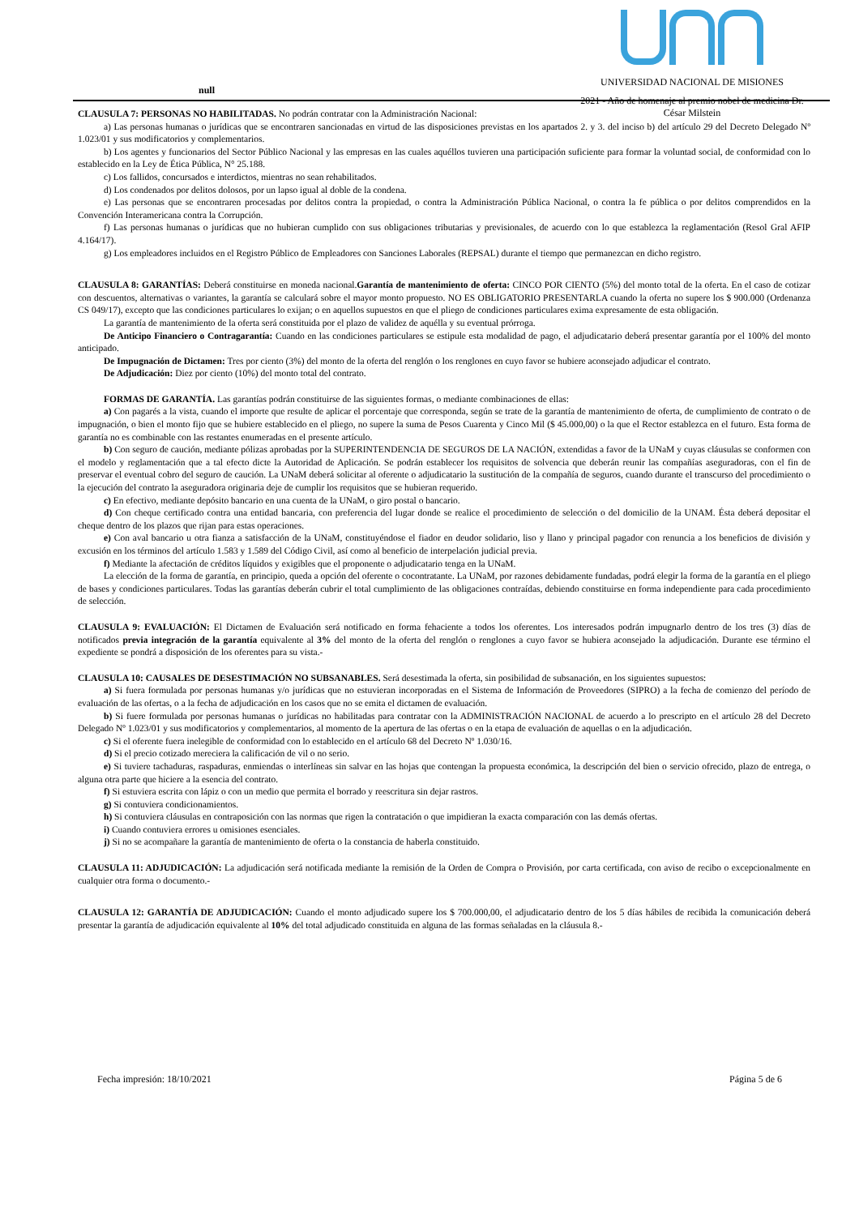null
UNIVERSIDAD NACIONAL DE MISIONES
2021 - Año de homenaje al premio nobel de medicina Dr.
César Milstein
CLAUSULA 7: PERSONAS NO HABILITADAS. No podrán contratar con la Administración Nacional:
a) Las personas humanas o jurídicas que se encontraren sancionadas en virtud de las disposiciones previstas en los apartados 2. y 3. del inciso b) del artículo 29 del Decreto Delegado Nº 1.023/01 y sus modificatorios y complementarios.
b) Los agentes y funcionarios del Sector Público Nacional y las empresas en las cuales aquéllos tuvieren una participación suficiente para formar la voluntad social, de conformidad con lo establecido en la Ley de Ética Pública, N° 25.188.
c) Los fallidos, concursados e interdictos, mientras no sean rehabilitados.
d) Los condenados por delitos dolosos, por un lapso igual al doble de la condena.
e) Las personas que se encontraren procesadas por delitos contra la propiedad, o contra la Administración Pública Nacional, o contra la fe pública o por delitos comprendidos en la Convención Interamericana contra la Corrupción.
f) Las personas humanas o jurídicas que no hubieran cumplido con sus obligaciones tributarias y previsionales, de acuerdo con lo que establezca la reglamentación (Resol Gral AFIP 4.164/17).
g) Los empleadores incluidos en el Registro Público de Empleadores con Sanciones Laborales (REPSAL) durante el tiempo que permanezcan en dicho registro.
CLAUSULA 8: GARANTÍAS: Deberá constituirse en moneda nacional.Garantía de mantenimiento de oferta: CINCO POR CIENTO (5%) del monto total de la oferta. En el caso de cotizar con descuentos, alternativas o variantes, la garantía se calculará sobre el mayor monto propuesto. NO ES OBLIGATORIO PRESENTARLA cuando la oferta no supere los $ 900.000 (Ordenanza CS 049/17), excepto que las condiciones particulares lo exijan; o en aquellos supuestos en que el pliego de condiciones particulares exima expresamente de esta obligación.
La garantía de mantenimiento de la oferta será constituida por el plazo de validez de aquélla y su eventual prórroga.
De Anticipo Financiero o Contragarantía: Cuando en las condiciones particulares se estipule esta modalidad de pago, el adjudicatario deberá presentar garantía por el 100% del monto anticipado.
De Impugnación de Dictamen: Tres por ciento (3%) del monto de la oferta del renglón o los renglones en cuyo favor se hubiere aconsejado adjudicar el contrato.
De Adjudicación: Diez por ciento (10%) del monto total del contrato.
FORMAS DE GARANTÍA. Las garantías podrán constituirse de las siguientes formas, o mediante combinaciones de ellas:
a) Con pagarés a la vista, cuando el importe que resulte de aplicar el porcentaje que corresponda, según se trate de la garantía de mantenimiento de oferta, de cumplimiento de contrato o de impugnación, o bien el monto fijo que se hubiere establecido en el pliego, no supere la suma de Pesos Cuarenta y Cinco Mil ($ 45.000,00) o la que el Rector establezca en el futuro. Esta forma de garantía no es combinable con las restantes enumeradas en el presente artículo.
b) Con seguro de caución, mediante pólizas aprobadas por la SUPERINTENDENCIA DE SEGUROS DE LA NACIÓN, extendidas a favor de la UNaM y cuyas cláusulas se conformen con el modelo y reglamentación que a tal efecto dicte la Autoridad de Aplicación. Se podrán establecer los requisitos de solvencia que deberán reunir las compañías aseguradoras, con el fin de preservar el eventual cobro del seguro de caución. La UNaM deberá solicitar al oferente o adjudicatario la sustitución de la compañía de seguros, cuando durante el transcurso del procedimiento o la ejecución del contrato la aseguradora originaria deje de cumplir los requisitos que se hubieran requerido.
c) En efectivo, mediante depósito bancario en una cuenta de la UNaM, o giro postal o bancario.
d) Con cheque certificado contra una entidad bancaria, con preferencia del lugar donde se realice el procedimiento de selección o del domicilio de la UNAM. Ésta deberá depositar el cheque dentro de los plazos que rijan para estas operaciones.
e) Con aval bancario u otra fianza a satisfacción de la UNaM, constituyéndose el fiador en deudor solidario, liso y llano y principal pagador con renuncia a los beneficios de división y excusión en los términos del artículo 1.583 y 1.589 del Código Civil, así como al beneficio de interpelación judicial previa.
f) Mediante la afectación de créditos líquidos y exigibles que el proponente o adjudicatario tenga en la UNaM.
La elección de la forma de garantía, en principio, queda a opción del oferente o cocontratante. La UNaM, por razones debidamente fundadas, podrá elegir la forma de la garantía en el pliego de bases y condiciones particulares. Todas las garantías deberán cubrir el total cumplimiento de las obligaciones contraídas, debiendo constituirse en forma independiente para cada procedimiento de selección.
CLAUSULA 9: EVALUACIÓN: El Dictamen de Evaluación será notificado en forma fehaciente a todos los oferentes. Los interesados podrán impugnarlo dentro de los tres (3) días de notificados previa integración de la garantía equivalente al 3% del monto de la oferta del renglón o renglones a cuyo favor se hubiera aconsejado la adjudicación. Durante ese término el expediente se pondrá a disposición de los oferentes para su vista.-
CLAUSULA 10: CAUSALES DE DESESTIMACIÓN NO SUBSANABLES. Será desestimada la oferta, sin posibilidad de subsanación, en los siguientes supuestos:
a) Si fuera formulada por personas humanas y/o jurídicas que no estuvieran incorporadas en el Sistema de Información de Proveedores (SIPRO) a la fecha de comienzo del período de evaluación de las ofertas, o a la fecha de adjudicación en los casos que no se emita el dictamen de evaluación.
b) Si fuere formulada por personas humanas o jurídicas no habilitadas para contratar con la ADMINISTRACIÓN NACIONAL de acuerdo a lo prescripto en el artículo 28 del Decreto Delegado Nº 1.023/01 y sus modificatorios y complementarios, al momento de la apertura de las ofertas o en la etapa de evaluación de aquellas o en la adjudicación.
c) Si el oferente fuera inelegible de conformidad con lo establecido en el artículo 68 del Decreto Nº 1.030/16.
d) Si el precio cotizado mereciera la calificación de vil o no serio.
e) Si tuviere tachaduras, raspaduras, enmiendas o interlíneas sin salvar en las hojas que contengan la propuesta económica, la descripción del bien o servicio ofrecido, plazo de entrega, o alguna otra parte que hiciere a la esencia del contrato.
f) Si estuviera escrita con lápiz o con un medio que permita el borrado y reescritura sin dejar rastros.
g) Si contuviera condicionamientos.
h) Si contuviera cláusulas en contraposición con las normas que rigen la contratación o que impidieran la exacta comparación con las demás ofertas.
i) Cuando contuviera errores u omisiones esenciales.
j) Si no se acompañare la garantía de mantenimiento de oferta o la constancia de haberla constituido.
CLAUSULA 11: ADJUDICACIÓN: La adjudicación será notificada mediante la remisión de la Orden de Compra o Provisión, por carta certificada, con aviso de recibo o excepcionalmente en cualquier otra forma o documento.-
CLAUSULA 12: GARANTÍA DE ADJUDICACIÓN: Cuando el monto adjudicado supere los $ 700.000,00, el adjudicatario dentro de los 5 días hábiles de recibida la comunicación deberá presentar la garantía de adjudicación equivalente al 10% del total adjudicado constituida en alguna de las formas señaladas en la cláusula 8.-
Fecha impresión: 18/10/2021 Página 5 de 6